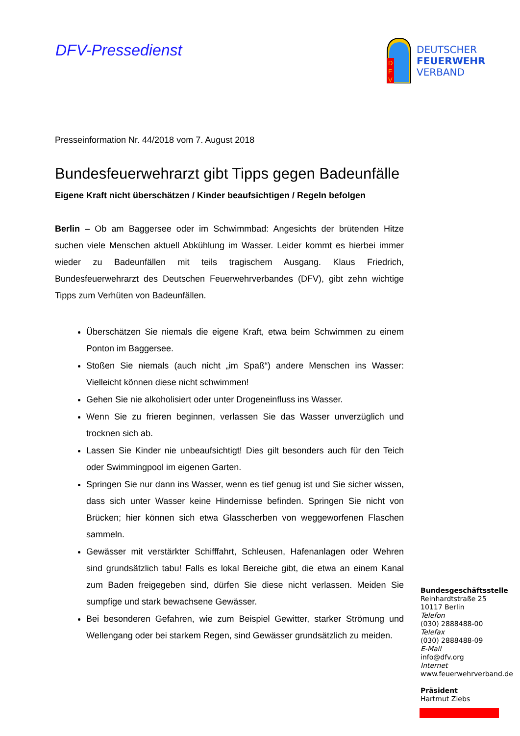DFV-Pressedienst
D
F
V
DEUTSCHER
FEUERWEHR
VERBAND
Presseinformation Nr. 44/2018 vom 7. August 2018
Bundesfeuerwehrarzt gibt Tipps gegen Badeunfälle
Eigene Kraft nicht überschätzen / Kinder beaufsichtigen / Regeln befolgen
Berlin – Ob am Baggersee oder im Schwimmbad: Angesichts der brütenden Hitze suchen viele Menschen aktuell Abkühlung im Wasser. Leider kommt es hierbei immer wieder zu Badeunfällen mit teils tragischem Ausgang. Klaus Friedrich, Bundesfeuerwehrarzt des Deutschen Feuerwehrverbandes (DFV), gibt zehn wichtige Tipps zum Verhüten von Badeunfällen.
Überschätzen Sie niemals die eigene Kraft, etwa beim Schwimmen zu einem Ponton im Baggersee.
Stoßen Sie niemals (auch nicht „im Spaß“) andere Menschen ins Wasser: Vielleicht können diese nicht schwimmen!
Gehen Sie nie alkoholisiert oder unter Drogeneinfluss ins Wasser.
Wenn Sie zu frieren beginnen, verlassen Sie das Wasser unverzüglich und trocknen sich ab.
Lassen Sie Kinder nie unbeaufsichtigt! Dies gilt besonders auch für den Teich oder Swimmingpool im eigenen Garten.
Springen Sie nur dann ins Wasser, wenn es tief genug ist und Sie sicher wissen, dass sich unter Wasser keine Hindernisse befinden. Springen Sie nicht von Brücken; hier können sich etwa Glasscherben von weggeworfenen Flaschen sammeln.
Gewässer mit verstärkter Schifffahrt, Schleusen, Hafenanlagen oder Wehren sind grundsätzlich tabu! Falls es lokal Bereiche gibt, die etwa an einem Kanal zum Baden freigegeben sind, dürfen Sie diese nicht verlassen. Meiden Sie sumpfige und stark bewachsene Gewässer.
Bei besonderen Gefahren, wie zum Beispiel Gewitter, starker Strömung und Wellengang oder bei starkem Regen, sind Gewässer grundsätzlich zu meiden.
Bundesgeschäftsstelle
Reinhardtstraße 25
10117 Berlin
Telefon
(030) 2888488-00
Telefax
(030) 2888488-09
E-Mail
info@dfv.org
Internet
www.feuerwehrverband.de
Präsident
Hartmut Ziebs